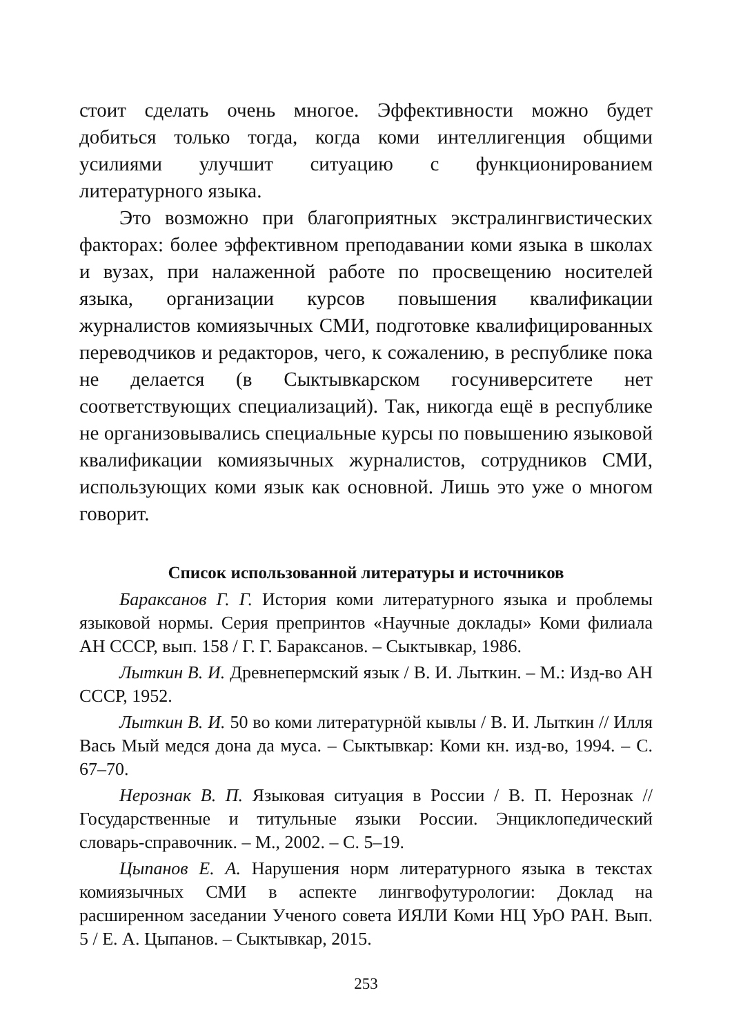стоит сделать очень многое. Эффективности можно будет добиться только тогда, когда коми интеллигенция общими усилиями улучшит ситуацию с функционированием литературного языка.
Это возможно при благоприятных экстралингвистических факторах: более эффективном преподавании коми языка в школах и вузах, при налаженной работе по просвещению носителей языка, организации курсов повышения квалификации журналистов комиязычных СМИ, подготовке квалифицированных переводчиков и редакторов, чего, к сожалению, в республике пока не делается (в Сыктывкарском госуниверситете нет соответствующих специализаций). Так, никогда ещё в республике не организовывались специальные курсы по повышению языковой квалификации комиязычных журналистов, сотрудников СМИ, использующих коми язык как основной. Лишь это уже о многом говорит.
Список использованной литературы и источников
Бараксанов Г. Г. История коми литературного языка и проблемы языковой нормы. Серия препринтов «Научные доклады» Коми филиала АН СССР, вып. 158 / Г. Г. Бараксанов. – Сыктывкар, 1986.
Лыткин В. И. Древнепермский язык / В. И. Лыткин. – М.: Изд-во АН СССР, 1952.
Лыткин В. И. 50 во коми литературнӧй кывлы / В. И. Лыткин // Илля Вась Мый медся дона да муса. – Сыктывкар: Коми кн. изд-во, 1994. – С. 67–70.
Нерознак В. П. Языковая ситуация в России / В. П. Нерознак // Государственные и титульные языки России. Энциклопедический словарь-справочник. – М., 2002. – С. 5–19.
Цыпанов Е. А. Нарушения норм литературного языка в текстах комиязычных СМИ в аспекте лингвофутурологии: Доклад на расширенном заседании Ученого совета ИЯЛИ Коми НЦ УрО РАН. Вып. 5 / Е. А. Цыпанов. – Сыктывкар, 2015.
253